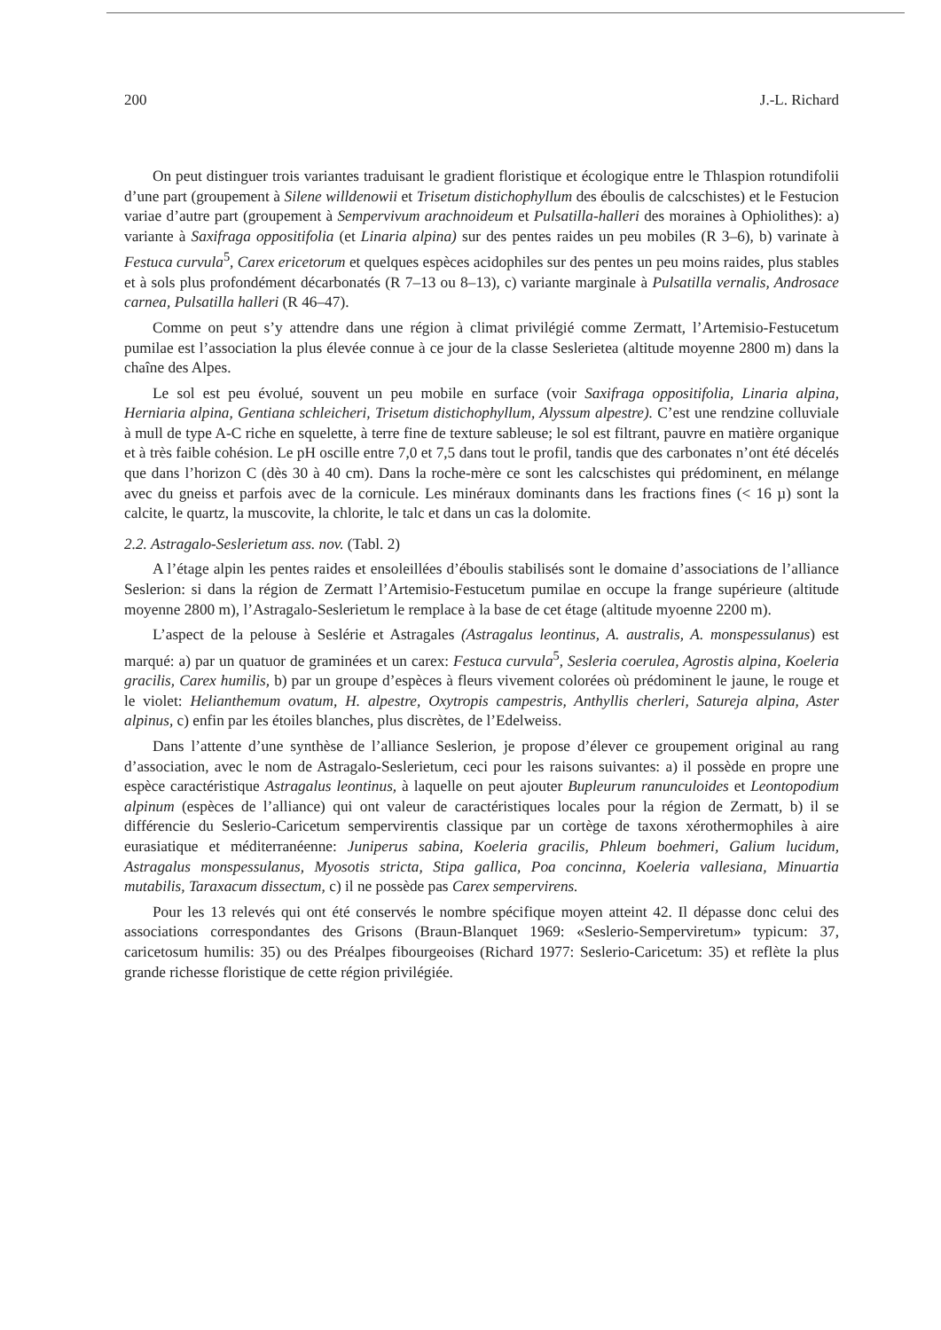200 J.-L. Richard
On peut distinguer trois variantes traduisant le gradient floristique et écologique entre le Thlaspion rotundifolii d’une part (groupement à Silene willdenowii et Trisetum distichophyllum des éboulis de calcschistes) et le Festucion variae d’autre part (groupement à Sempervivum arachnoideum et Pulsatilla-halleri des moraines à Ophiolithes): a) variante à Saxifraga oppositifolia (et Linaria alpina) sur des pentes raides un peu mobiles (R 3–6), b) varinate à Festuca curvula<sup>5</sup>, Carex ericetorum et quelques espèces acidophiles sur des pentes un peu moins raides, plus stables et à sols plus profondément décarbonatés (R 7–13 ou 8–13), c) variante marginale à Pulsatilla vernalis, Androsace carnea, Pulsatilla halleri (R 46–47).
Comme on peut s’y attendre dans une région à climat privilégié comme Zermatt, l’Artemisio-Festucetum pumilae est l’association la plus élevée connue à ce jour de la classe Seslerietea (altitude moyenne 2800 m) dans la chaîne des Alpes.
Le sol est peu évolué, souvent un peu mobile en surface (voir Saxifraga oppositifolia, Linaria alpina, Herniaria alpina, Gentiana schleicheri, Trisetum distichophyllum, Alyssum alpestre). C’est une rendzine colluviale à mull de type A-C riche en squelette, à terre fine de texture sableuse; le sol est filtrant, pauvre en matière organique et à très faible cohésion. Le pH oscille entre 7,0 et 7,5 dans tout le profil, tandis que des carbonates n’ont été décelés que dans l’horizon C (dès 30 à 40 cm). Dans la roche-mère ce sont les calcschistes qui prédominent, en mélange avec du gneiss et parfois avec de la cornicule. Les minéraux dominants dans les fractions fines (< 16 µ) sont la calcite, le quartz, la muscovite, la chlorite, le talc et dans un cas la dolomite.
2.2. Astragalo-Seslerietum ass. nov. (Tabl. 2)
A l’étage alpin les pentes raides et ensoleillées d’éboulis stabilisés sont le domaine d’associations de l’alliance Seslerion: si dans la région de Zermatt l’Artemisio-Festucetum pumilae en occupe la frange supérieure (altitude moyenne 2800 m), l’Astragalo-Seslerietum le remplace à la base de cet étage (altitude myoenne 2200 m).
L’aspect de la pelouse à Seslérie et Astragales (Astragalus leontinus, A. australis, A. monspessulanus) est marqué: a) par un quatuor de graminées et un carex: Festuca curvula<sup>5</sup>, Sesleria coerulea, Agrostis alpina, Koeleria gracilis, Carex humilis, b) par un groupe d’espèces à fleurs vivement colorées où prédominent le jaune, le rouge et le violet: Helianthemum ovatum, H. alpestre, Oxytropis campestris, Anthyllis cherleri, Satureja alpina, Aster alpinus, c) enfin par les étoiles blanches, plus discrètes, de l’Edelweiss.
Dans l’attente d’une synthèse de l’alliance Seslerion, je propose d’élever ce groupement original au rang d’association, avec le nom de Astragalo-Seslerietum, ceci pour les raisons suivantes: a) il possède en propre une espèce caractéristique Astragalus leontinus, à laquelle on peut ajouter Bupleurum ranunculoides et Leontopodium alpinum (espèces de l’alliance) qui ont valeur de caractéristiques locales pour la région de Zermatt, b) il se différencie du Seslerio-Caricetum sempervirentis classique par un cortège de taxons xérothermophiles à aire eurasiatique et méditerranéenne: Juniperus sabina, Koeleria gracilis, Phleum boehmeri, Galium lucidum, Astragalus monspessulanus, Myosotis stricta, Stipa gallica, Poa concinna, Koeleria vallesiana, Minuartia mutabilis, Taraxacum dissectum, c) il ne possède pas Carex sempervirens.
Pour les 13 relevés qui ont été conservés le nombre spécifique moyen atteint 42. Il dépasse donc celui des associations correspondantes des Grisons (Braun-Blanquet 1969: «Seslerio-Semperviretum» typicum: 37, caricetosum humilis: 35) ou des Préalpes fibourgeoises (Richard 1977: Seslerio-Caricetum: 35) et reflète la plus grande richesse floristique de cette région privilégiée.